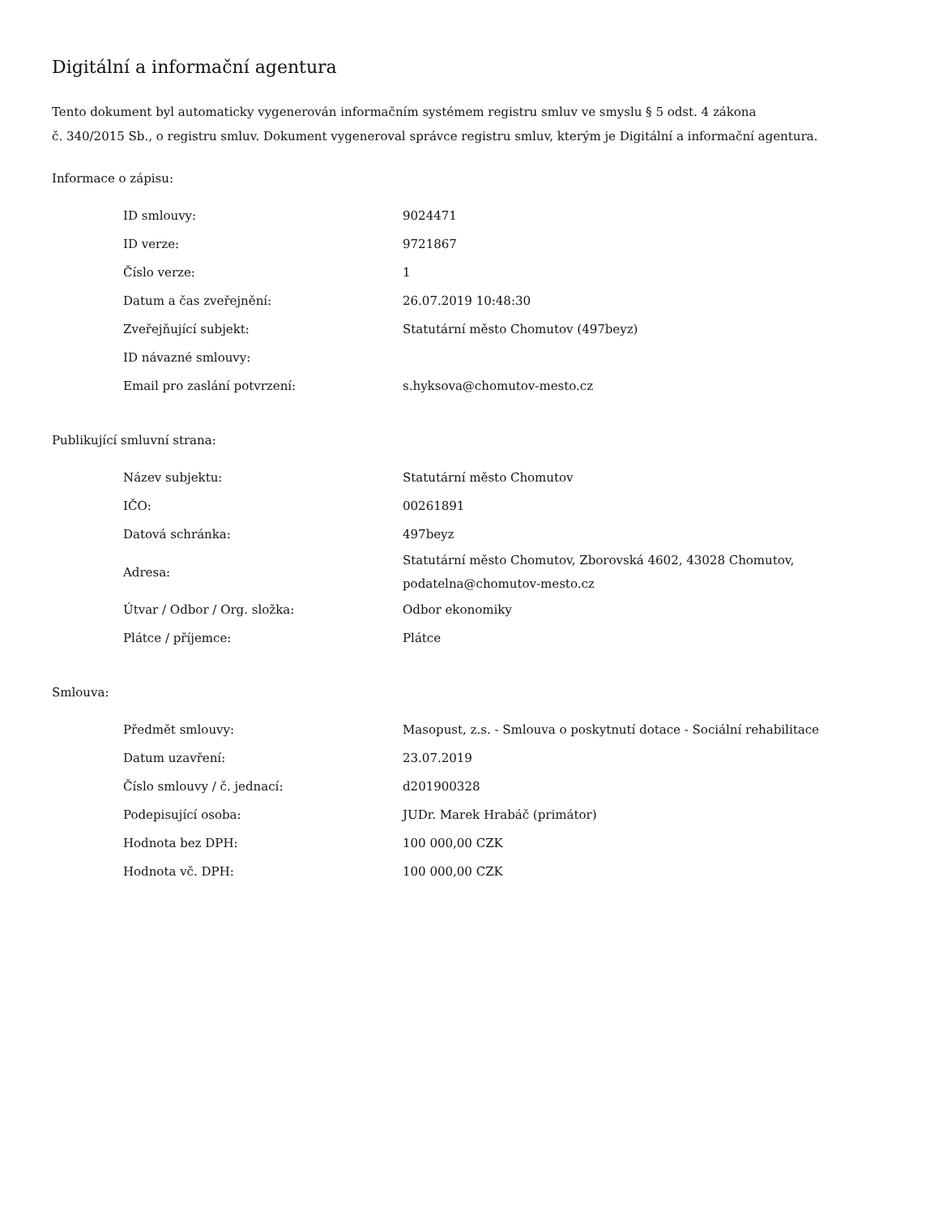Digitální a informační agentura
Tento dokument byl automaticky vygenerován informačním systémem registru smluv ve smyslu § 5 odst. 4 zákona
č. 340/2015 Sb., o registru smluv. Dokument vygeneroval správce registru smluv, kterým je Digitální a informační agentura.
Informace o zápisu:
| ID smlouvy: | 9024471 |
| ID verze: | 9721867 |
| Číslo verze: | 1 |
| Datum a čas zveřejnění: | 26.07.2019 10:48:30 |
| Zveřejňující subjekt: | Statutární město Chomutov (497beyz) |
| ID návazné smlouvy: | |
| Email pro zaslání potvrzení: | s.hyksova@chomutov-mesto.cz |
Publikující smluvní strana:
| Název subjektu: | Statutární město Chomutov |
| IČO: | 00261891 |
| Datová schránka: | 497beyz |
| Adresa: | Statutární město Chomutov, Zborovská 4602, 43028 Chomutov, podatelna@chomutov-mesto.cz |
| Útvar / Odbor / Org. složka: | Odbor ekonomiky |
| Plátce / příjemce: | Plátce |
Smlouva:
| Předmět smlouvy: | Masopust, z.s. - Smlouva o poskytnutí dotace - Sociální rehabilitace |
| Datum uzavření: | 23.07.2019 |
| Číslo smlouvy / č. jednací: | d201900328 |
| Podepisující osoba: | JUDr. Marek Hrabáč (primátor) |
| Hodnota bez DPH: | 100 000,00 CZK |
| Hodnota vč. DPH: | 100 000,00 CZK |